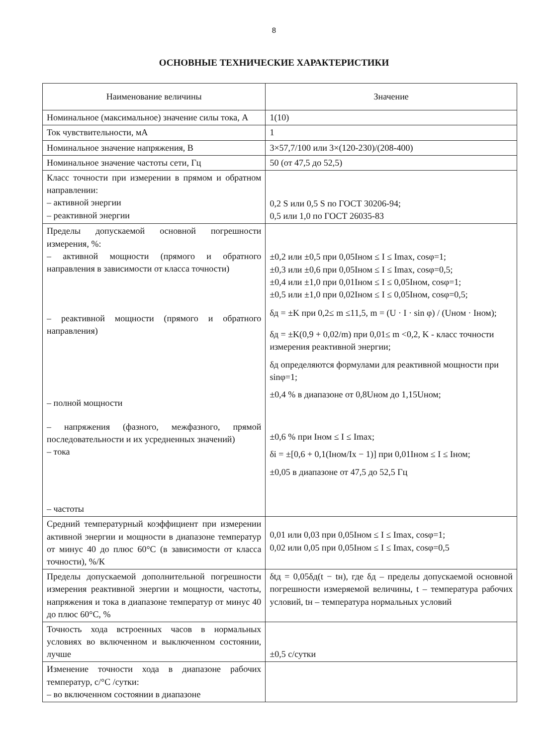8
ОСНОВНЫЕ ТЕХНИЧЕСКИЕ ХАРАКТЕРИСТИКИ
| Наименование величины | Значение |
| --- | --- |
| Номинальное (максимальное) значение силы тока, А | 1(10) |
| Ток чувствительности, мА | 1 |
| Номинальное значение напряжения, В | 3×57,7/100 или 3×(120-230)/(208-400) |
| Номинальное значение частоты сети, Гц | 50 (от 47,5 до 52,5) |
| Класс точности при измерении в прямом и обратном направлении: – активной энергии – реактивной энергии | 0,2 S или 0,5 S по ГОСТ 30206-94; 0,5 или 1,0 по ГОСТ 26035-83 |
| Пределы допускаемой основной погрешности измерения, %: – активной мощности (прямого и обратного направления в зависимости от класса точности) – реактивной мощности (прямого и обратного направления) – полной мощности – напряжения (фазного, межфазного, прямой последовательности и их усредненных значений) – тока – частоты | ±0,2 или ±0,5 при 0,05Iном ≤ I ≤ Imax, cosφ=1; ±0,3 или ±0,6 при 0,05Iном ≤ I ≤ Imax, cosφ=0,5; ±0,4 или ±1,0 при 0,01Iном ≤ I ≤ 0,05Iном, cosφ=1; ±0,5 или ±1,0 при 0,02Iном ≤ I ≤ 0,05Iном, cosφ=0,5; δд = ±K при 0,2≤ m ≤11,5, m = (U · I · sin φ) / (Uном · Iном); δд = ±K(0,9 + 0,02/m) при 0,01≤ m <0,2, K - класс точности измерения реактивной энергии; δд определяются формулами для реактивной мощности при sinφ=1; ±0,4 % в диапазоне от 0,8Uном до 1,15Uном; ±0,6 % при Iном ≤ I ≤ Imax; δi = ±[0,6 + 0,1(Iном/Ix − 1)] при 0,01Iном ≤ I ≤ Iном; ±0,05 в диапазоне от 47,5 до 52,5 Гц |
| Средний температурный коэффициент при измерении активной энергии и мощности в диапазоне температур от минус 40 до плюс 60°С (в зависимости от класса точности), %/К | 0,01 или 0,03 при 0,05Iном ≤ I ≤ Imax, cosφ=1; 0,02 или 0,05 при 0,05Iном ≤ I ≤ Imax, cosφ=0,5 |
| Пределы допускаемой дополнительной погрешности измерения реактивной энергии и мощности, частоты, напряжения и тока в диапазоне температур от минус 40 до плюс 60°С, % | δtд = 0,05δд(t − tн), где δд – пределы допускаемой основной погрешности измеряемой величины, t – температура рабочих условий, tн – температура нормальных условий |
| Точность хода встроенных часов в нормальных условиях во включенном и выключенном состоянии, лучше | ±0,5 с/сутки |
| Изменение точности хода в диапазоне рабочих температур, с/°С /сутки: – во включенном состоянии в диапазоне | |